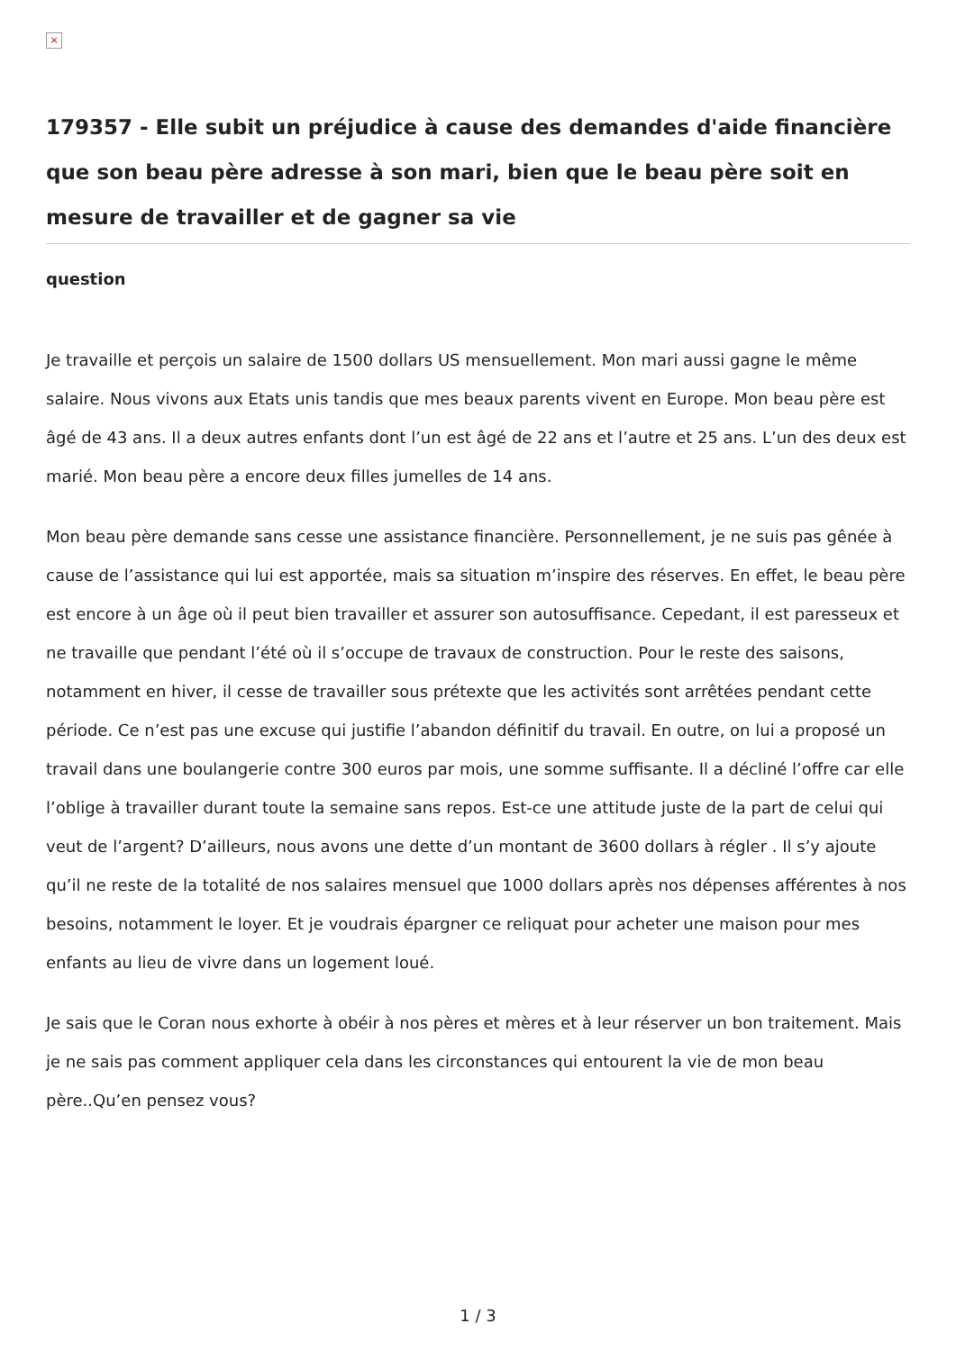×
179357 - Elle subit un préjudice à cause des demandes d'aide financière que son beau père adresse à son mari, bien que le beau père soit en mesure de travailler et de gagner sa vie
question
Je travaille et perçois un salaire de 1500 dollars US mensuellement. Mon mari aussi gagne le même salaire. Nous vivons aux Etats unis tandis que mes beaux parents vivent en Europe. Mon beau père est âgé de 43 ans. Il a deux autres enfants dont l’un est âgé de 22 ans et l’autre et 25 ans. L’un des deux est marié. Mon beau père a encore deux filles jumelles de 14 ans.
Mon beau père demande sans cesse une assistance financière. Personnellement, je ne suis pas gênée à cause de l’assistance qui lui est apportée, mais sa situation m’inspire des réserves. En effet, le beau père est encore à un âge où il peut bien travailler et assurer son autosuffisance. Cepedant, il est paresseux et ne travaille que pendant l’été où il s’occupe de travaux de construction. Pour le reste des saisons, notamment en hiver, il cesse de travailler sous prétexte que les activités sont arrêtées pendant cette période. Ce n’est pas une excuse qui justifie l’abandon définitif du travail. En outre, on lui a proposé un travail dans une boulangerie contre 300 euros par mois, une somme suffisante. Il a décliné l’offre car elle l’oblige à travailler durant toute la semaine sans repos. Est-ce une attitude juste de la part de celui qui veut de l’argent? D’ailleurs, nous avons une dette d’un montant de 3600 dollars à régler . Il s’y ajoute qu’il ne reste de la totalité de nos salaires mensuel que 1000 dollars après nos dépenses afférentes à nos besoins, notamment le loyer. Et je voudrais épargner ce reliquat pour acheter une maison pour mes enfants au lieu de vivre dans un logement loué.
Je sais que le Coran nous exhorte à obéir à nos pères et mères et à leur réserver un bon traitement. Mais je ne sais pas comment appliquer cela dans les circonstances qui entourent la vie de mon beau père..Qu’en pensez vous?
1 / 3